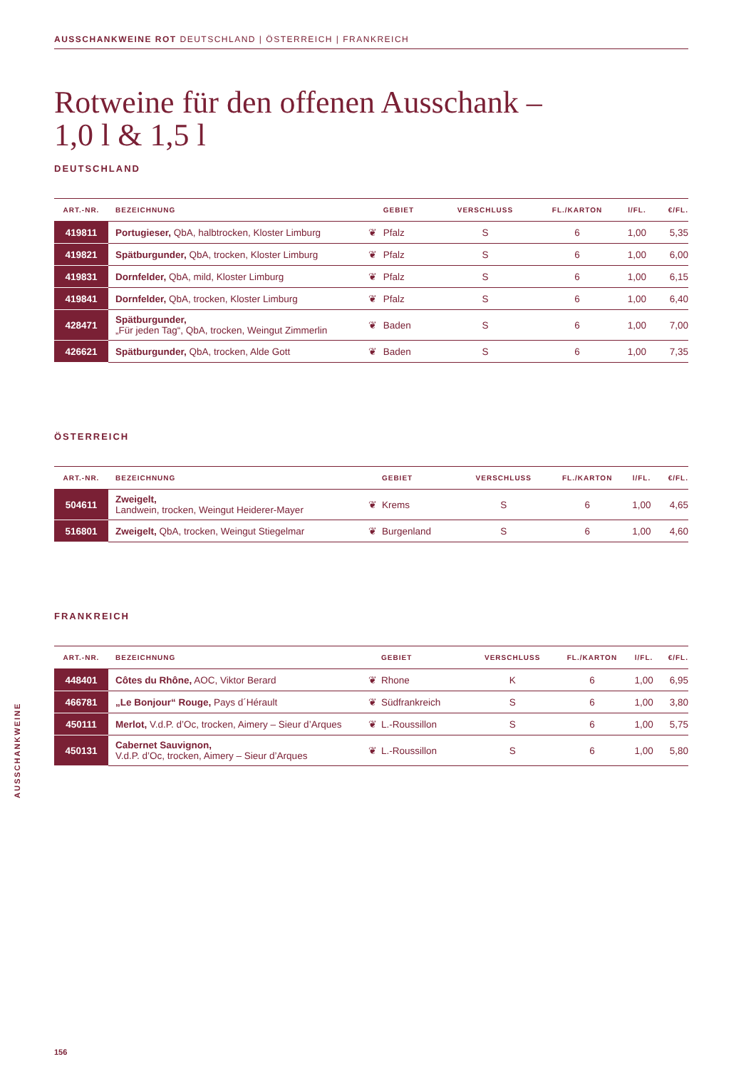AUSSCHANKWEINE ROT DEUTSCHLAND | ÖSTERREICH | FRANKREICH
Rotweine für den offenen Ausschank –
1,0 l & 1,5 l
DEUTSCHLAND
| ART.-NR. | BEZEICHNUNG | | GEBIET | VERSCHLUSS | FL./KARTON | l/FL. | €/FL. |
| --- | --- | --- | --- | --- | --- | --- | --- |
| 419811 | Portugieser, QbA, halbtrocken, Kloster Limburg | ❦ | Pfalz | S | 6 | 1,00 | 5,35 |
| 419821 | Spätburgunder, QbA, trocken, Kloster Limburg | ❦ | Pfalz | S | 6 | 1,00 | 6,00 |
| 419831 | Dornfelder, QbA, mild, Kloster Limburg | ❦ | Pfalz | S | 6 | 1,00 | 6,15 |
| 419841 | Dornfelder, QbA, trocken, Kloster Limburg | ❦ | Pfalz | S | 6 | 1,00 | 6,40 |
| 428471 | Spätburgunder, „Für jeden Tag“, QbA, trocken, Weingut Zimmerlin | ❦ | Baden | S | 6 | 1,00 | 7,00 |
| 426621 | Spätburgunder, QbA, trocken, Alde Gott | ❦ | Baden | S | 6 | 1,00 | 7,35 |
ÖSTERREICH
| ART.-NR. | BEZEICHNUNG | | GEBIET | VERSCHLUSS | FL./KARTON | l/FL. | €/FL. |
| --- | --- | --- | --- | --- | --- | --- | --- |
| 504611 | Zweigelt, Landwein, trocken, Weingut Heiderer-Mayer | ❦ | Krems | S | 6 | 1,00 | 4,65 |
| 516801 | Zweigelt, QbA, trocken, Weingut Stiegelmar | ❦ | Burgenland | S | 6 | 1,00 | 4,60 |
FRANKREICH
| ART.-NR. | BEZEICHNUNG | | GEBIET | VERSCHLUSS | FL./KARTON | l/FL. | €/FL. |
| --- | --- | --- | --- | --- | --- | --- | --- |
| 448401 | Côtes du Rhône, AOC, Viktor Berard | ❦ | Rhone | K | 6 | 1,00 | 6,95 |
| 466781 | „Le Bonjour“ Rouge, Pays d´Hérault | ❦ | Südfrankreich | S | 6 | 1,00 | 3,80 |
| 450111 | Merlot, V.d.P. d’Oc, trocken, Aimery – Sieur d’Arques | ❦ | L.-Roussillon | S | 6 | 1,00 | 5,75 |
| 450131 | Cabernet Sauvignon, V.d.P. d’Oc, trocken, Aimery – Sieur d’Arques | ❦ | L.-Roussillon | S | 6 | 1,00 | 5,80 |
AUSSCHANKWEINE
156